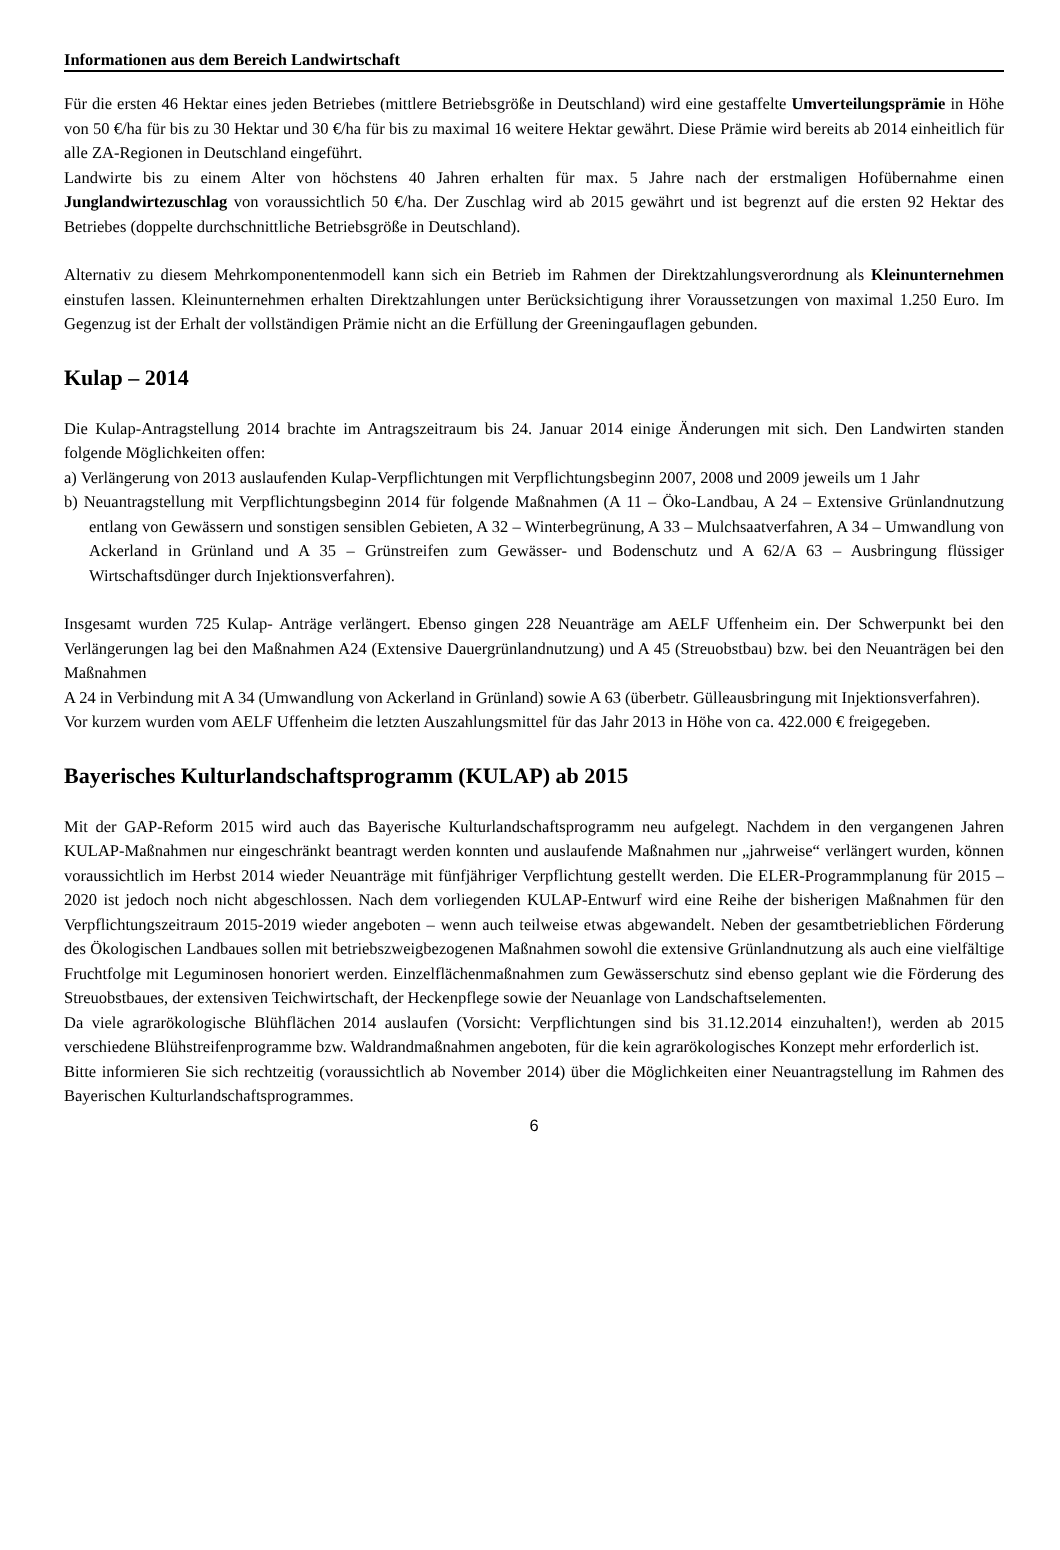Informationen aus dem Bereich Landwirtschaft
Für die ersten 46 Hektar eines jeden Betriebes (mittlere Betriebsgröße in Deutschland) wird eine gestaffelte Umverteilungsprämie in Höhe von 50 €/ha für bis zu 30 Hektar und 30 €/ha für bis zu maximal 16 weitere Hektar gewährt. Diese Prämie wird bereits ab 2014 einheitlich für alle ZA-Regionen in Deutschland eingeführt.
Landwirte bis zu einem Alter von höchstens 40 Jahren erhalten für max. 5 Jahre nach der erstmaligen Hofübernahme einen Junglandwirtezuschlag von voraussichtlich 50 €/ha. Der Zuschlag wird ab 2015 gewährt und ist begrenzt auf die ersten 92 Hektar des Betriebes (doppelte durchschnittliche Betriebsgröße in Deutschland).
Alternativ zu diesem Mehrkomponentenmodell kann sich ein Betrieb im Rahmen der Direktzahlungsverordnung als Kleinunternehmen einstufen lassen. Kleinunternehmen erhalten Direktzahlungen unter Berücksichtigung ihrer Voraussetzungen von maximal 1.250 Euro. Im Gegenzug ist der Erhalt der vollständigen Prämie nicht an die Erfüllung der Greeningauflagen gebunden.
Kulap – 2014
Die Kulap-Antragstellung 2014 brachte im Antragszeitraum bis 24. Januar 2014 einige Änderungen mit sich. Den Landwirten standen folgende Möglichkeiten offen:
a) Verlängerung von 2013 auslaufenden Kulap-Verpflichtungen mit Verpflichtungsbeginn 2007, 2008 und 2009 jeweils um 1 Jahr
b) Neuantragstellung mit Verpflichtungsbeginn 2014 für folgende Maßnahmen (A 11 – Öko-Landbau, A 24 – Extensive Grünlandnutzung entlang von Gewässern und sonstigen sensiblen Gebieten, A 32 – Winterbegrünung, A 33 – Mulchsaatverfahren, A 34 – Umwandlung von Ackerland in Grünland und A 35 – Grünstreifen zum Gewässer- und Bodenschutz und A 62/A 63 – Ausbringung flüssiger Wirtschaftsdünger durch Injektionsverfahren).
Insgesamt wurden 725 Kulap- Anträge verlängert. Ebenso gingen 228 Neuanträge am AELF Uffenheim ein. Der Schwerpunkt bei den Verlängerungen lag bei den Maßnahmen A24 (Extensive Dauergrünlandnutzung) und A 45 (Streuobstbau) bzw. bei den Neuanträgen bei den Maßnahmen
A 24 in Verbindung mit A 34 (Umwandlung von Ackerland in Grünland) sowie A 63 (überbetr. Gülleausbringung mit Injektionsverfahren).
Vor kurzem wurden vom AELF Uffenheim die letzten Auszahlungsmittel für das Jahr 2013 in Höhe von ca. 422.000 € freigegeben.
Bayerisches Kulturlandschaftsprogramm (KULAP) ab 2015
Mit der GAP-Reform 2015 wird auch das Bayerische Kulturlandschaftsprogramm neu aufgelegt. Nachdem in den vergangenen Jahren KULAP-Maßnahmen nur eingeschränkt beantragt werden konnten und auslaufende Maßnahmen nur „jahrweise“ verlängert wurden, können voraussichtlich im Herbst 2014 wieder Neuanträge mit fünfjähriger Verpflichtung gestellt werden. Die ELER-Programmplanung für 2015 – 2020 ist jedoch noch nicht abgeschlossen. Nach dem vorliegenden KULAP-Entwurf wird eine Reihe der bisherigen Maßnahmen für den Verpflichtungszeitraum 2015-2019 wieder angeboten – wenn auch teilweise etwas abgewandelt. Neben der gesamtbetrieblichen Förderung des Ökologischen Landbaues sollen mit betriebszweigbezogenen Maßnahmen sowohl die extensive Grünlandnutzung als auch eine vielfältige Fruchtfolge mit Leguminosen honoriert werden. Einzelflächenmaßnahmen zum Gewässerschutz sind ebenso geplant wie die Förderung des Streuobstbaues, der extensiven Teichwirtschaft, der Heckenpflege sowie der Neuanlage von Landschaftselementen.
Da viele agrarökologische Blühflächen 2014 auslaufen (Vorsicht: Verpflichtungen sind bis 31.12.2014 einzuhalten!), werden ab 2015 verschiedene Blühstreifenprogramme bzw. Waldrandmaßnahmen angeboten, für die kein agrarökologisches Konzept mehr erforderlich ist.
Bitte informieren Sie sich rechtzeitig (voraussichtlich ab November 2014) über die Möglichkeiten einer Neuantragstellung im Rahmen des Bayerischen Kulturlandschaftsprogrammes.
6